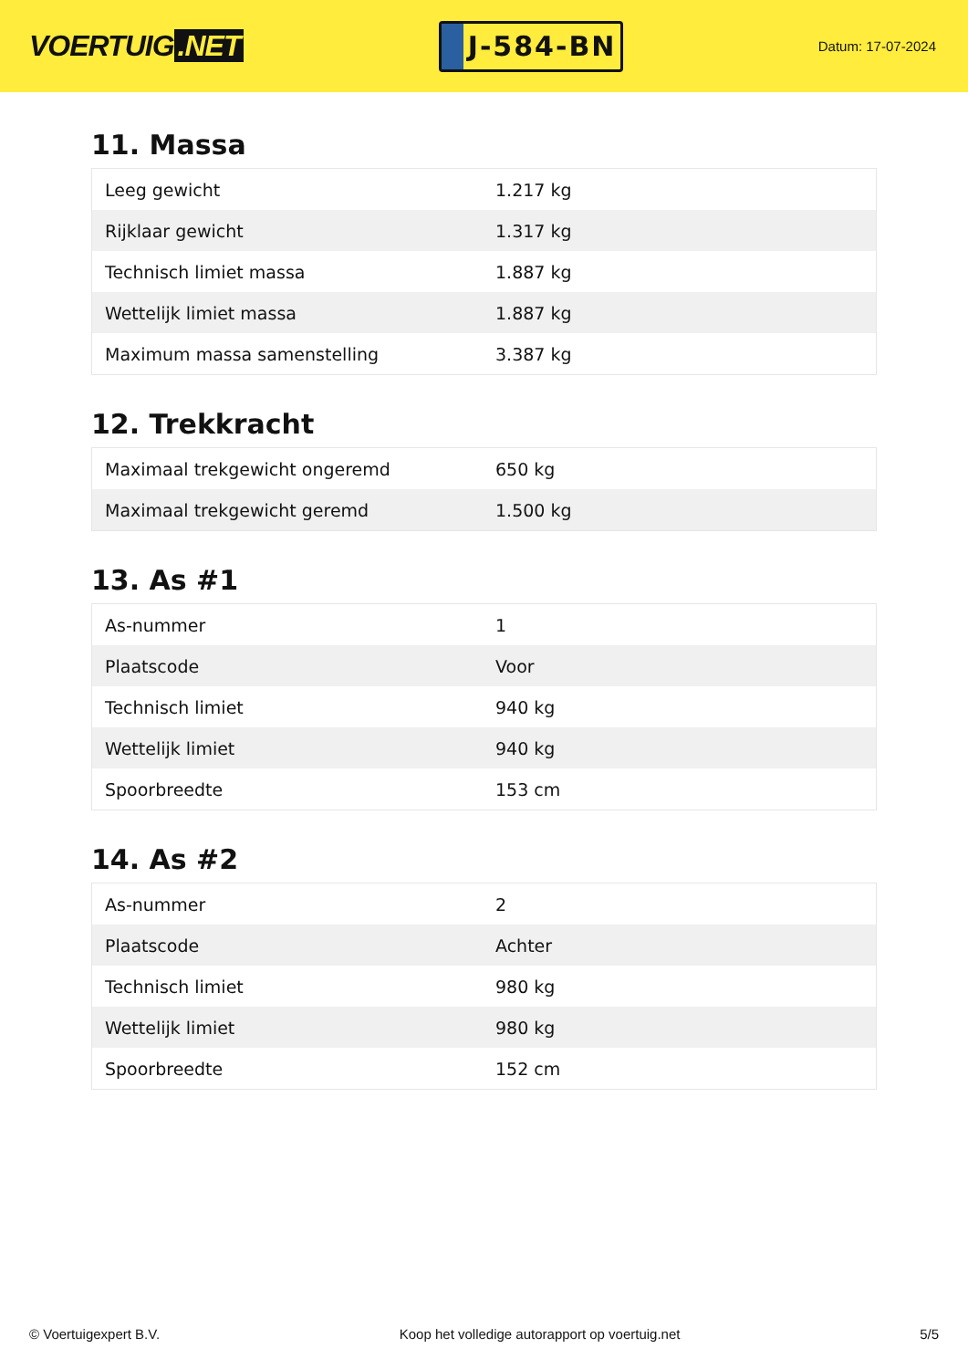VOERTUIG.NET
J-584-BN
Datum: 17-07-2024
11. Massa
| Leeg gewicht | 1.217 kg |
| Rijklaar gewicht | 1.317 kg |
| Technisch limiet massa | 1.887 kg |
| Wettelijk limiet massa | 1.887 kg |
| Maximum massa samenstelling | 3.387 kg |
12. Trekkracht
| Maximaal trekgewicht ongeremd | 650 kg |
| Maximaal trekgewicht geremd | 1.500 kg |
13. As #1
| As-nummer | 1 |
| Plaatscode | Voor |
| Technisch limiet | 940 kg |
| Wettelijk limiet | 940 kg |
| Spoorbreedte | 153 cm |
14. As #2
| As-nummer | 2 |
| Plaatscode | Achter |
| Technisch limiet | 980 kg |
| Wettelijk limiet | 980 kg |
| Spoorbreedte | 152 cm |
© Voertuigexpert B.V. Koop het volledige autorapport op voertuig.net 5/5